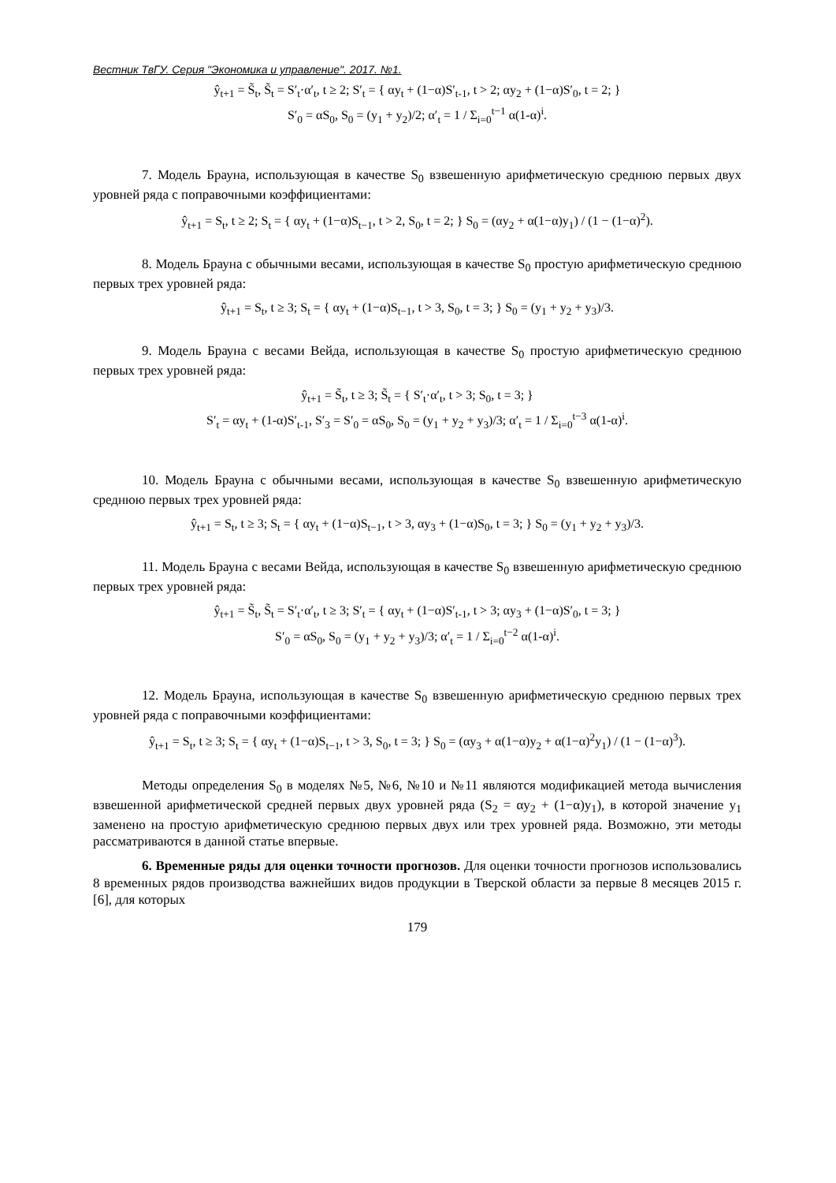Вестник ТвГУ. Серия "Экономика и управление". 2017. №1.
ŷ<sub>t+1</sub> = S̃<sub>t</sub>, S̃<sub>t</sub> = S′<sub>t</sub>·α′<sub>t</sub>, t ≥ 2; S′<sub>t</sub> = { αy<sub>t</sub> + (1−α)S′<sub>t-1</sub>, t > 2; αy<sub>2</sub> + (1−α)S′<sub>0</sub>, t = 2; }
S′<sub>0</sub> = αS<sub>0</sub>, S<sub>0</sub> = (y<sub>1</sub> + y<sub>2</sub>)/2; α′<sub>t</sub> = 1 / Σ<sub>i=0</sub><sup>t−1</sup> α(1-α)<sup>i</sup>.
7. Модель Брауна, использующая в качестве S<sub>0</sub> взвешенную арифметическую среднюю первых двух уровней ряда с поправочными коэффициентами:
ŷ<sub>t+1</sub> = S<sub>t</sub>, t ≥ 2; S<sub>t</sub> = { αy<sub>t</sub> + (1−α)S<sub>t−1</sub>, t > 2, S<sub>0</sub>, t = 2; } S<sub>0</sub> = (αy<sub>2</sub> + α(1−α)y<sub>1</sub>) / (1 − (1−α)<sup>2</sup>).
8. Модель Брауна с обычными весами, использующая в качестве S<sub>0</sub> простую арифметическую среднюю первых трех уровней ряда:
ŷ<sub>t+1</sub> = S<sub>t</sub>, t ≥ 3; S<sub>t</sub> = { αy<sub>t</sub> + (1−α)S<sub>t−1</sub>, t > 3, S<sub>0</sub>, t = 3; } S<sub>0</sub> = (y<sub>1</sub> + y<sub>2</sub> + y<sub>3</sub>)/3.
9. Модель Брауна с весами Вейда, использующая в качестве S<sub>0</sub> простую арифметическую среднюю первых трех уровней ряда:
ŷ<sub>t+1</sub> = S̃<sub>t</sub>, t ≥ 3; S̃<sub>t</sub> = { S′<sub>t</sub>·α′<sub>t</sub>, t > 3; S<sub>0</sub>, t = 3; }
S′<sub>t</sub> = αy<sub>t</sub> + (1-α)S′<sub>t-1</sub>, S′<sub>3</sub> = S′<sub>0</sub> = αS<sub>0</sub>, S<sub>0</sub> = (y<sub>1</sub> + y<sub>2</sub> + y<sub>3</sub>)/3; α′<sub>t</sub> = 1 / Σ<sub>i=0</sub><sup>t−3</sup> α(1-α)<sup>i</sup>.
10. Модель Брауна с обычными весами, использующая в качестве S<sub>0</sub> взвешенную арифметическую среднюю первых трех уровней ряда:
ŷ<sub>t+1</sub> = S<sub>t</sub>, t ≥ 3; S<sub>t</sub> = { αy<sub>t</sub> + (1−α)S<sub>t−1</sub>, t > 3, αy<sub>3</sub> + (1−α)S<sub>0</sub>, t = 3; } S<sub>0</sub> = (y<sub>1</sub> + y<sub>2</sub> + y<sub>3</sub>)/3.
11. Модель Брауна с весами Вейда, использующая в качестве S<sub>0</sub> взвешенную арифметическую среднюю первых трех уровней ряда:
ŷ<sub>t+1</sub> = S̃<sub>t</sub>, S̃<sub>t</sub> = S′<sub>t</sub>·α′<sub>t</sub>, t ≥ 3; S′<sub>t</sub> = { αy<sub>t</sub> + (1−α)S′<sub>t-1</sub>, t > 3; αy<sub>3</sub> + (1−α)S′<sub>0</sub>, t = 3; }
S′<sub>0</sub> = αS<sub>0</sub>, S<sub>0</sub> = (y<sub>1</sub> + y<sub>2</sub> + y<sub>3</sub>)/3; α′<sub>t</sub> = 1 / Σ<sub>i=0</sub><sup>t−2</sup> α(1-α)<sup>i</sup>.
12. Модель Брауна, использующая в качестве S<sub>0</sub> взвешенную арифметическую среднюю первых трех уровней ряда с поправочными коэффициентами:
ŷ<sub>t+1</sub> = S<sub>t</sub>, t ≥ 3; S<sub>t</sub> = { αy<sub>t</sub> + (1−α)S<sub>t−1</sub>, t > 3, S<sub>0</sub>, t = 3; } S<sub>0</sub> = (αy<sub>3</sub> + α(1−α)y<sub>2</sub> + α(1−α)<sup>2</sup>y<sub>1</sub>) / (1 − (1−α)<sup>3</sup>).
Методы определения S<sub>0</sub> в моделях №5, №6, №10 и №11 являются модификацией метода вычисления взвешенной арифметической средней первых двух уровней ряда (S<sub>2</sub> = αy<sub>2</sub> + (1−α)y<sub>1</sub>), в которой значение y<sub>1</sub> заменено на простую арифметическую среднюю первых двух или трех уровней ряда. Возможно, эти методы рассматриваются в данной статье впервые.
6. Временные ряды для оценки точности прогнозов. Для оценки точности прогнозов использовались 8 временных рядов производства важнейших видов продукции в Тверской области за первые 8 месяцев 2015 г. [6], для которых
179